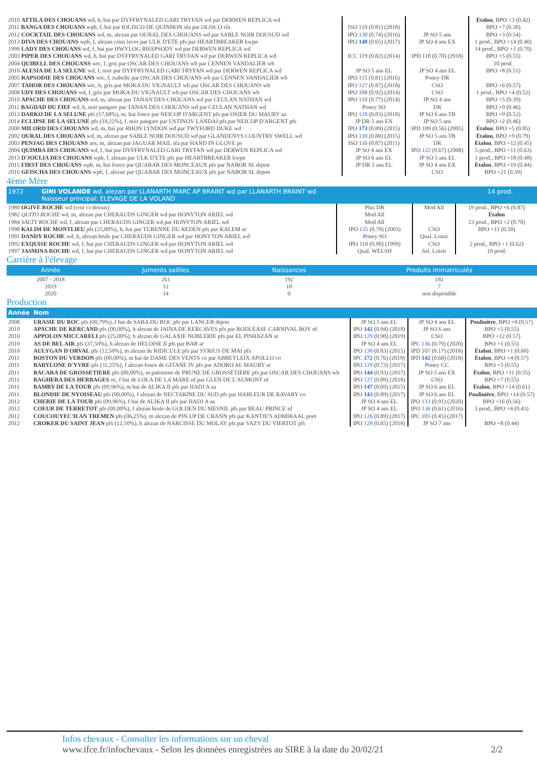| 2010 ATTILA DES CHOUANS wd, h, bai par DYFFRYNALED GARI TRYFAN wd par DERWEN REPLICA wd | | | Étalon , BPO +3 (0.42) |
| 2011 BANGA DES CHOUANS wpb, f, bai par IOLISCO DE QUINHON sfa par OLISCO sfa | ISO 110 (0.81) (2018) | | BPO +7 (0.30) |
| 2012 COCKTAIL DES CHOUANS wd, m, alezan par OURAL DES CHOUANS wd par SABLE NOIR DOUSUD wd | IPO 130 (0.74) (2016) | JP SO 5 ans | BPO +3 (0.54) |
| 2013 DIVA DES CHOUANS wpb, f, alezan crins laves par ULK D'ETE pfs par HEARTBREAKER kwpn | IPO 148 (0.65) (2017) | JP SO 4 ans EX | 1 prod., BPO +14 (0.40) |
| 1999 LADY DES CHOUANS wd, f, bai par HWYLOG RHAPSODY wd par DERWEN REPLICA wd | | | 14 prod., BPO +1 (0.70) |
| 2003 PIPER DES CHOUANS wd, h, bai par DYFFRYNALED GARI TRYFAN wd par DERWEN REPLICA wd | ICC 119 (0.82) (2014) | IPD 118 (0.70) (2018) | BPO +5 (0.55) |
| 2004 QUIBELL DES CHOUANS wtc, f, gris par OSCAR DES CHOUANS wb par CENNEN VANDALIER wb | | | 10 prod. |
| 2010 ALESIA DE LA SELUNE wd, f, noir par DYFFRYNALED GARI TRYFAN wd par DERWEN REPLICA wd | JP SO 5 ans EL | JP SO 4 ans EL | BPO +8 (0.51) |
| 2005 RAPSODIE DES CHOUANS wtc, f, isabelle par OSCAR DES CHOUANS wb par CENNEN VANDALIER wb | IPO 115 (0.81) (2016) | Poney DR | |
| 2007 TAHOR DES CHOUANS wtc, h, gris par MOKA DU VIGNAULT wb par OSCAR DES CHOUANS wb | IPO 127 (0.87) (2018) | CSO | BPO +6 (0.57) |
| 2008 UDY DES CHOUANS wd, f, gris par MOKA DU VIGNAULT wb par OSCAR DES CHOUANS wb | IPO 108 (0.92) (2014) | CSO | 1 prod., BPO +4 (0.52) |
| 2010 APACHE DES CHOUANS wd, m, alezan par TANAN DES CHOUANS wd par CEULAN NATHAN wd | IPO 110 (0.77) (2014) | JP SO 4 ans | BPO +5 (0.39) |
| 2011 BAGDAD DU FIEF wd, h, noir pangare par TANAN DES CHOUANS wd par CEULAN NATHAN wd | Poney SO | DR | BPO +0 (0.46) |
| 2013 DARKO DE LA SELUNE pfs (17,68%), m, bai fonce par NEICOP D'ARGENT pfs par OSIER DU MAURY aa | IPO 120 (0.83) (2018) | JP SO 6 ans TB | BPO +9 (0.52) |
| 2014 ECLIPSE DE LA SELUNE pfs (18,22%), f, noir pangare par USTINOV LANDAI pfs par NEICOP D'ARGENT pfs | JP DR 5 ans EX | JP SO 5 ans | BPO +2 (0.46) |
| 2000 MILORD DES CHOUANS wd, m, bai par RHON LYNDON wd par TWYFORD DUKE wd | IPO 173 (0.89) (2015) | IPD 109 (0.56) (2005) | Étalon , BPO +5 (0.85) |
| 2002 OURAL DES CHOUANS wd, m, alezan par SABLE NOIR DOUSUD wd par GLANDENYS COUNTRY SWELL wd | IPO 130 (0.88) (2015) | JP SO 5 ans TB | Étalon , BPO +9 (0.79) |
| 2003 PENJAG DES CHOUANS aes, m, alezan par JAGUAR MAIL sfa par HAND IN GLOVE ps | ISO 116 (0.87) (2011) | DR | Étalon , BPO +12 (0.45) |
| 2004 QUIMBA DES CHOUANS wd, f, bai par DYFFRYNALED GARI TRYFAN wd par DERWEN REPLICA wd | JP SO 4 ans EX | IPO 122 (0.67) (2008) | 5 prod., BPO +11 (0.63) |
| 2013 D'JOULIA DES CHOUANS wpb, f, alezan par ULK D'ETE pfs par HEARTBREAKER kwpn | JP SO 6 ans EL | JP SO 5 ans EL | 1 prod., BPO +18 (0.48) |
| 2015 FIRST DES CHOUANS wpb, m, bai fonce par QUABAR DES MONCEAUX pfs par NABOR SL drpon | JP DR 5 ans EL | JP SO 4 ans EX | Étalon , BPO +19 (0.44) |
| 2016 GEISCHA DES CHOUANS wpb, f, alezan par QUABAR DES MONCEAUX pfs par NABOR SL drpon | | CSO | BPO +21 (0.39) |
4ème Mère
| 1972 | GINI VOLANDE wd, alezan par LLANARTH MARC AP BRAINT wd par LLANARTH BRAINT wd Naisseur principal: ELEVAGE DE LA VOLAND | | | 14 prod. |
| 1980 OGIVE ROCHE wd (voir ci-dessus) | Plus DR | Mod All | 19 prod., BPO +6 (0.87) |
| 1982 QUITO ROCHE wd, m, alezan par CHERAUDS GINGER wd par HONYTON ARIEL wd | Mod All | | Étalon |
| 1984 SALTY ROCHE wd, f, alezan par CHERAUDS GINGER wd par HONYTON ARIEL wd | Mod All | | 13 prod., BPO +2 (0.70) |
| 1998 KALIM DE MONTLIEU pfs (25,00%), h, bai par TURENNE DU REDEN pfs par KALEM ar | IPO 135 (0.78) (2003) | CSO | BPO +11 (0.58) |
| 1991 DANDY ROCHE wd, h, alezan brule par CHERAUDS GINGER wd par HONYTON ARIEL wd | Poney SO | Qual. Loisir | |
| 1992 EXQUISE ROCHE wd, f, bai par CHERAUDS GINGER wd par HONYTON ARIEL wd | IPO 118 (0.90) (1999) | CSO | 2 prod., BPO +1 (0.62) |
| 1997 JASMINA ROCHE wd, f, bai par CHERAUDS GINGER wd par HONYTON ARIEL wd | Qual. WELSH | Sel. Loisir | 10 prod. |
Carrière à l'élevage
| Année | Juments saillies | Naissances | Produits immatriculés |
| 2007 - 2018 | 261 | 192 | 192 |
| 2019 | 12 | 10 | 7 |
| 2020 | 14 | 0 | non disponible |
Production
| Année | Nom | | | |
| 2008 | URASIE DU ROC pfs (00,79%), f bai de SABA DU ROC pfs par LANCER drpon | JP SO 5 ans EL | JP SO 4 ans EL | Poulinière , BPO +8 (0.57) |
| 2010 | APACHE DE KERCAND pfs (00,00%), h alezan de JAINA DE KERCAVES pfs par RODLEASE CARNIVAL BOY nf | IPO 142 (0.94) (2018) | JP SO 6 ans | BPO +5 (0.55) |
| 2010 | APPOLON MICCARELI pfs (25,00%), h alezan de GALAXIE NOBLERIE pfs par EL PISHAZAN ar | IPO 129 (0.90) (2019) | CSO | BPO +12 (0.57) |
| 2010 | AS DE BEL AIR pfs (37,50%), h alezan de HELOISE II pfs par BAR ar | JP SO 4 ans EL | IPC 136 (0.79) (2020) | BPO +1 (0.55) |
| 2010 | AULYGAN D'ORVAL pfs (12,50%), m alezan de RIDICULE pfs par SYRIUS DE MAI pfs | IPO 130 (0.83) (2015) | IPD 107 (0.17) (2018) | Étalon , BPO +1 (0.60) |
| 2011 | BOSTON DU VERDON pfs (00,00%), m bai de DAME DES VENTS co par ABBEYLEIX APOLLO co | IPC 172 (0.76) (2019) | IPD 142 (0.68) (2018) | Étalon , BPO +4 (0.57) |
| 2011 | BABYLONE D'YVRE pfs (31,25%), f alezan fonce de GITANE IV pfs par ADORO AL MAURY ar | IPO 129 (0.73) (2017) | Poney CC | BPO +5 (0.55) |
| 2011 | BACARA DE GROSSETIERE pfs (00,00%), m palomino de PRUNE DE GROSSETIERE pfs par OSCAR DES CHOUANS wb | IPO 144 (0.93) (2017) | JP SO 5 ans EX | Étalon , BPO +11 (0.55) |
| 2011 | BAGHERA DES HERBAGES oc, f bai de LOLA DE LA MARE nf par GLEN DE L'AUMONT nf | IPO 127 (0.89) (2018) | CSO | BPO +7 (0.55) |
| 2011 | BAMBY DE LA TOUR pfs (09,96%), m bai de ALIKA II pfs par HADJ A aa | IPO 147 (0.69) (2015) | JP SO 6 ans EL | Étalon , BPO +14 (0.61) |
| 2011 | BLONDIE DE NYOISEAU pfs (00,00%), f alezan de NECTARINE DU SUD pfs par HABLEUR DE RAVARY co | IPO 143 (0.89) (2017) | JP SO 6 ans EL | Poulinière , BPO +14 (0.57) |
| 2012 | CHERIE DE LA TOUR pfs (09,96%), f bai de ALIKA II pfs par HADJ A aa | JP SO 4 ans EL | IPO 133 (0.91) (2020) | BPO +16 (0.56) |
| 2012 | COEUR DE TERRETOT pfs (00,00%), f alezan brule de GOLDEN DU MESNIL pfs par BEAU PRINCE nf | JP SO 4 ans EL | IPO 136 (0.61) (2016) | 3 prod., BPO +4 (0.43) |
| 2012 | COUCOUYEC'H AN TREMEN pfs (06,25%), m alezan de PIN UP DE CRANN pfs par KANTJE'S ADMIRAAL poet | IPO 126 (0.89) (2017) | IPC 103 (0.45) (2017) | |
| 2012 | CROKER DU SAINT JEAN pfs (12,50%), h alezan de NARCISSE DU MOLAY pfs par VAZY DU VIERTOT pfs | IPO 128 (0.85) (2018) | JP SO 7 ans | BPO +8 (0.44) |
Infos chevaux - Consulter les informations sur un cheval
www.ifce.fr/infochevaux - Selon les données enregistrées au SIRE à la date du 20/02/21 2/2